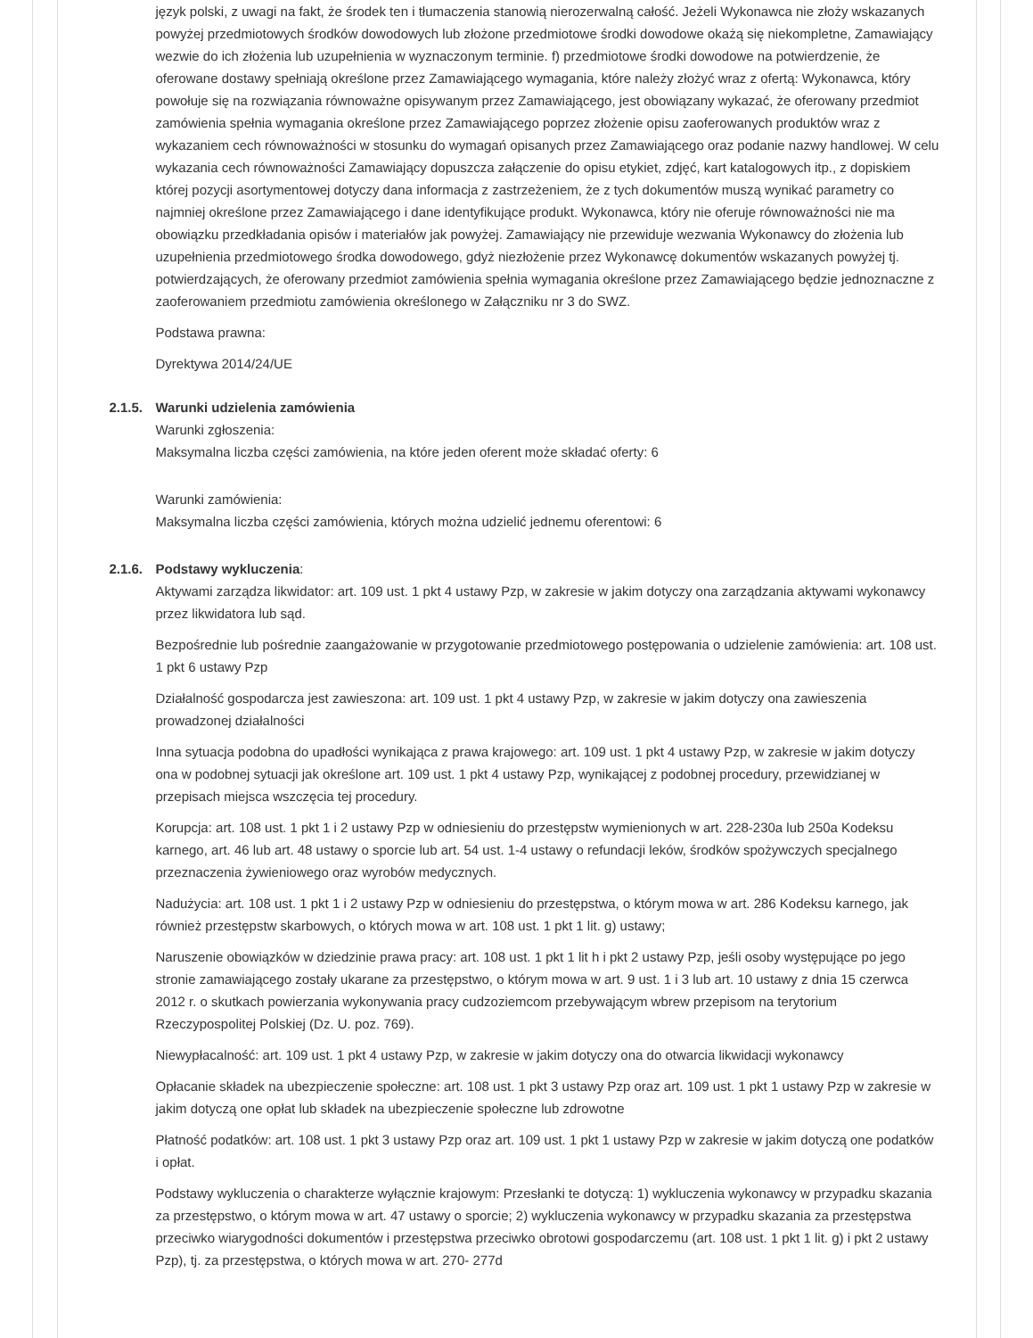język polski, z uwagi na fakt, że środek ten i tłumaczenia stanowią nierozerwalną całość. Jeżeli Wykonawca nie złoży wskazanych powyżej przedmiotowych środków dowodowych lub złożone przedmiotowe środki dowodowe okażą się niekompletne, Zamawiający wezwie do ich złożenia lub uzupełnienia w wyznaczonym terminie. f) przedmiotowe środki dowodowe na potwierdzenie, że oferowane dostawy spełniają określone przez Zamawiającego wymagania, które należy złożyć wraz z ofertą: Wykonawca, który powołuje się na rozwiązania równoważne opisywanym przez Zamawiającego, jest obowiązany wykazać, że oferowany przedmiot zamówienia spełnia wymagania określone przez Zamawiającego poprzez złożenie opisu zaoferowanych produktów wraz z wykazaniem cech równoważności w stosunku do wymagań opisanych przez Zamawiającego oraz podanie nazwy handlowej. W celu wykazania cech równoważności Zamawiający dopuszcza załączenie do opisu etykiet, zdjęć, kart katalogowych itp., z dopiskiem której pozycji asortymentowej dotyczy dana informacja z zastrzeżeniem, że z tych dokumentów muszą wynikać parametry co najmniej określone przez Zamawiającego i dane identyfikujące produkt. Wykonawca, który nie oferuje równoważności nie ma obowiązku przedkładania opisów i materiałów jak powyżej. Zamawiający nie przewiduje wezwania Wykonawcy do złożenia lub uzupełnienia przedmiotowego środka dowodowego, gdyż niezłożenie przez Wykonawcę dokumentów wskazanych powyżej tj. potwierdzających, że oferowany przedmiot zamówienia spełnia wymagania określone przez Zamawiającego będzie jednoznaczne z zaoferowaniem przedmiotu zamówienia określonego w Załączniku nr 3 do SWZ.
Podstawa prawna:
Dyrektywa 2014/24/UE
2.1.5. Warunki udzielenia zamówienia
Warunki zgłoszenia:
Maksymalna liczba części zamówienia, na które jeden oferent może składać oferty: 6
Warunki zamówienia:
Maksymalna liczba części zamówienia, których można udzielić jednemu oferentowi: 6
2.1.6. Podstawy wykluczenia:
Aktywami zarządza likwidator: art. 109 ust. 1 pkt 4 ustawy Pzp, w zakresie w jakim dotyczy ona zarządzania aktywami wykonawcy przez likwidatora lub sąd.
Bezpośrednie lub pośrednie zaangażowanie w przygotowanie przedmiotowego postępowania o udzielenie zamówienia: art. 108 ust. 1 pkt 6 ustawy Pzp
Działalność gospodarcza jest zawieszona: art. 109 ust. 1 pkt 4 ustawy Pzp, w zakresie w jakim dotyczy ona zawieszenia prowadzonej działalności
Inna sytuacja podobna do upadłości wynikająca z prawa krajowego: art. 109 ust. 1 pkt 4 ustawy Pzp, w zakresie w jakim dotyczy ona w podobnej sytuacji jak określone art. 109 ust. 1 pkt 4 ustawy Pzp, wynikającej z podobnej procedury, przewidzianej w przepisach miejsca wszczęcia tej procedury.
Korupcja: art. 108 ust. 1 pkt 1 i 2 ustawy Pzp w odniesieniu do przestępstw wymienionych w art. 228-230a lub 250a Kodeksu karnego, art. 46 lub art. 48 ustawy o sporcie lub art. 54 ust. 1-4 ustawy o refundacji leków, środków spożywczych specjalnego przeznaczenia żywieniowego oraz wyrobów medycznych.
Nadużycia: art. 108 ust. 1 pkt 1 i 2 ustawy Pzp w odniesieniu do przestępstwa, o którym mowa w art. 286 Kodeksu karnego, jak również przestępstw skarbowych, o których mowa w art. 108 ust. 1 pkt 1 lit. g) ustawy;
Naruszenie obowiązków w dziedzinie prawa pracy: art. 108 ust. 1 pkt 1 lit h i pkt 2 ustawy Pzp, jeśli osoby występujące po jego stronie zamawiającego zostały ukarane za przestępstwo, o którym mowa w art. 9 ust. 1 i 3 lub art. 10 ustawy z dnia 15 czerwca 2012 r. o skutkach powierzania wykonywania pracy cudzoziemcom przebywającym wbrew przepisom na terytorium Rzeczypospolitej Polskiej (Dz. U. poz. 769).
Niewypłacalność: art. 109 ust. 1 pkt 4 ustawy Pzp, w zakresie w jakim dotyczy ona do otwarcia likwidacji wykonawcy
Opłacanie składek na ubezpieczenie społeczne: art. 108 ust. 1 pkt 3 ustawy Pzp oraz art. 109 ust. 1 pkt 1 ustawy Pzp w zakresie w jakim dotyczą one opłat lub składek na ubezpieczenie społeczne lub zdrowotne
Płatność podatków: art. 108 ust. 1 pkt 3 ustawy Pzp oraz art. 109 ust. 1 pkt 1 ustawy Pzp w zakresie w jakim dotyczą one podatków i opłat.
Podstawy wykluczenia o charakterze wyłącznie krajowym: Przesłanki te dotyczą: 1) wykluczenia wykonawcy w przypadku skazania za przestępstwo, o którym mowa w art. 47 ustawy o sporcie; 2) wykluczenia wykonawcy w przypadku skazania za przestępstwa przeciwko wiarygodności dokumentów i przestępstwa przeciwko obrotowi gospodarczemu (art. 108 ust. 1 pkt 1 lit. g) i pkt 2 ustawy Pzp), tj. za przestępstwa, o których mowa w art. 270- 277d